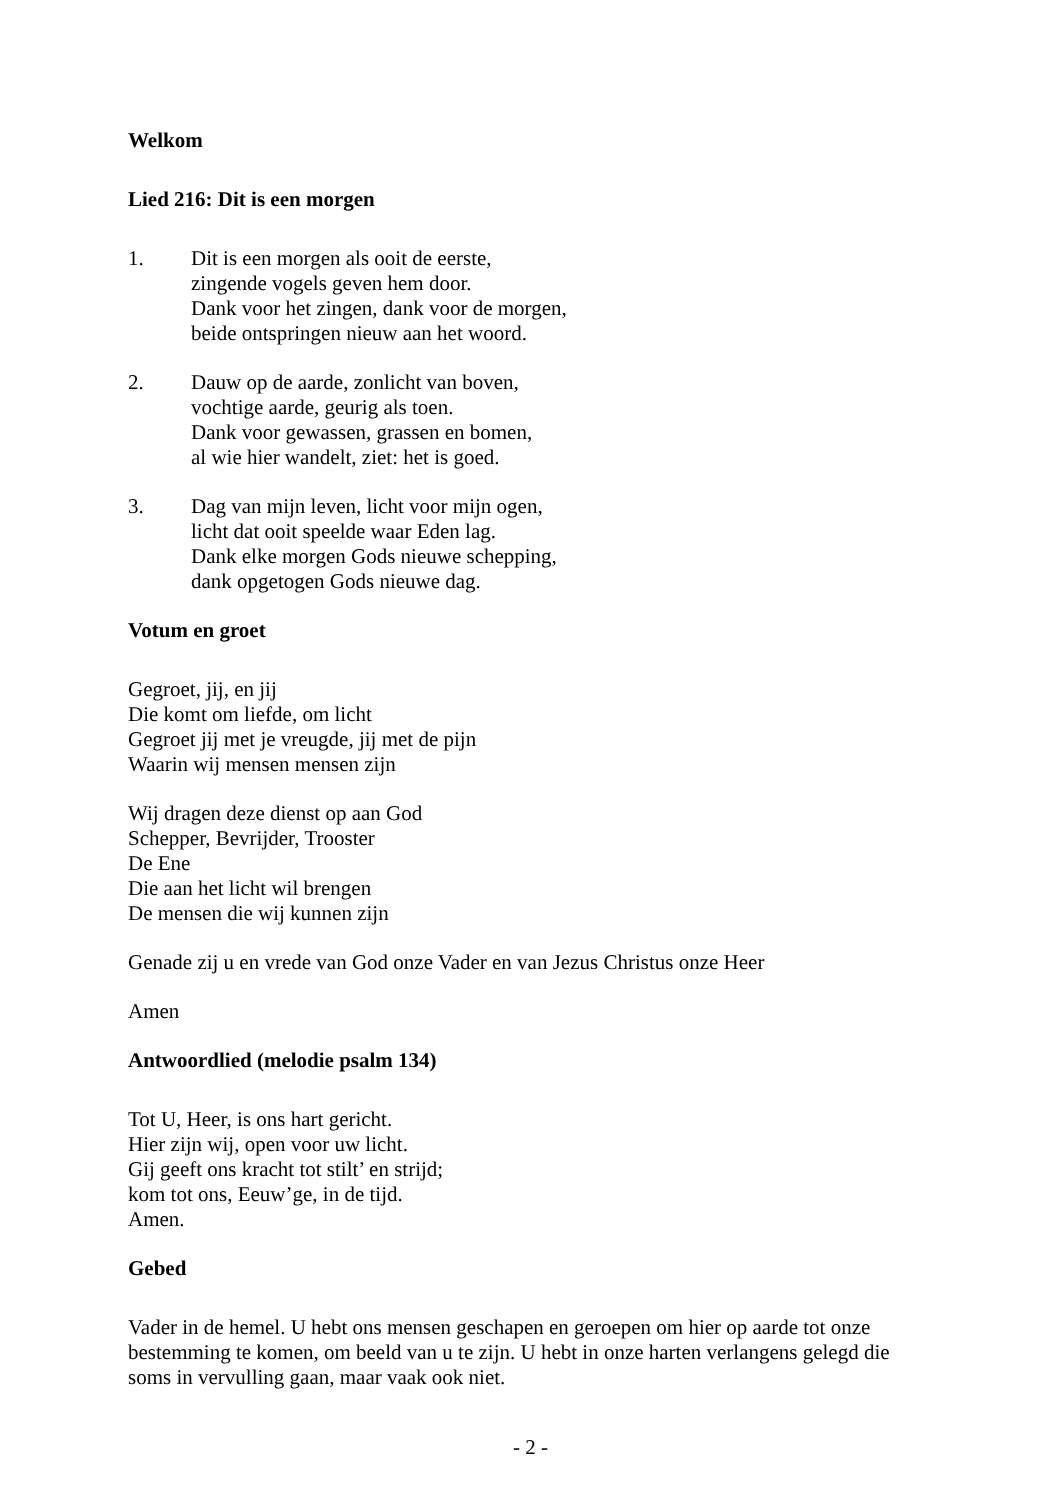Welkom
Lied 216: Dit is een morgen
1. Dit is een morgen als ooit de eerste,
zingende vogels geven hem door.
Dank voor het zingen, dank voor de morgen,
beide ontspringen nieuw aan het woord.
2. Dauw op de aarde, zonlicht van boven,
vochtige aarde, geurig als toen.
Dank voor gewassen, grassen en bomen,
al wie hier wandelt, ziet: het is goed.
3. Dag van mijn leven, licht voor mijn ogen,
licht dat ooit speelde waar Eden lag.
Dank elke morgen Gods nieuwe schepping,
dank opgetogen Gods nieuwe dag.
Votum en groet
Gegroet, jij, en jij
Die komt om liefde, om licht
Gegroet jij met je vreugde, jij met de pijn
Waarin wij mensen mensen zijn
Wij dragen deze dienst op aan God
Schepper, Bevrijder, Trooster
De Ene
Die aan het licht wil brengen
De mensen die wij kunnen zijn
Genade zij u en vrede van God onze Vader en van Jezus Christus onze Heer
Amen
Antwoordlied (melodie psalm 134)
Tot U, Heer, is ons hart gericht.
Hier zijn wij, open voor uw licht.
Gij geeft ons kracht tot stilt’ en strijd;
kom tot ons, Eeuw’ge, in de tijd.
Amen.
Gebed
Vader in de hemel. U hebt ons mensen geschapen en geroepen om hier op aarde tot onze bestemming te komen, om beeld van u te zijn. U hebt in onze harten verlangens gelegd die soms in vervulling gaan, maar vaak ook niet.
- 2 -